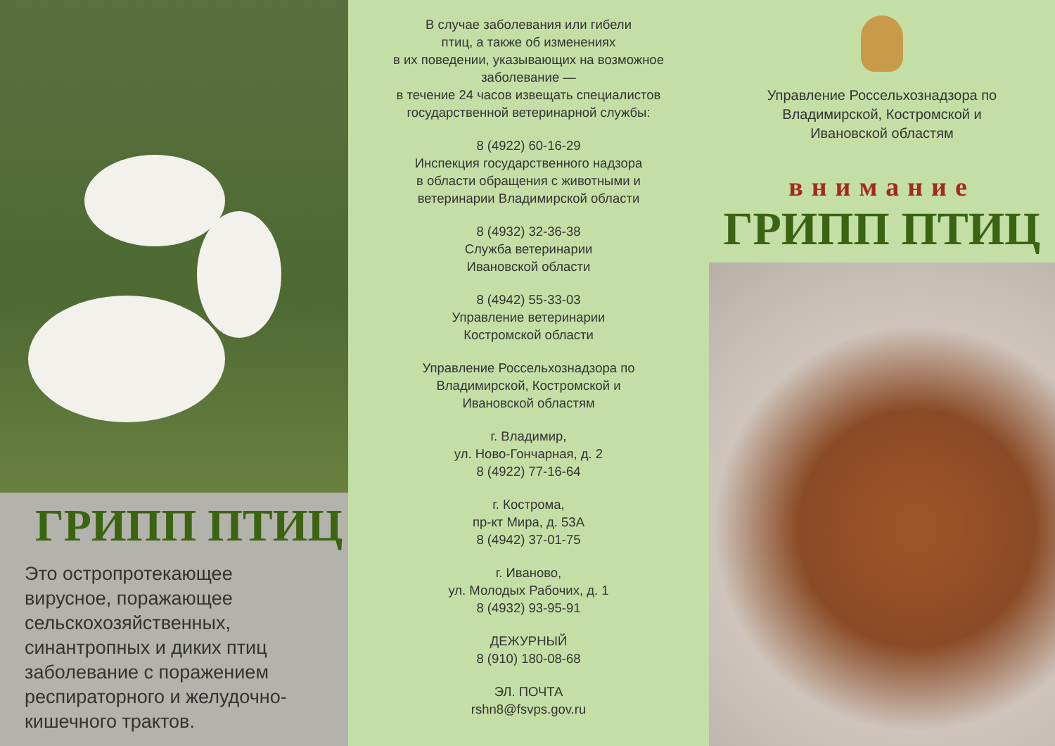ГРИПП ПТИЦ
Это остропротекающее вирусное, поражающее сельскохозяйственных, синантропных и диких птиц заболевание с поражением респираторного и желудочно-кишечного трактов.
В случае заболевания или гибели
птиц, а также об изменениях
в их поведении, указывающих на возможное
заболевание —
в течение 24 часов извещать специалистов
государственной ветеринарной службы:
8 (4922) 60-16-29
Инспекция государственного надзора
в области обращения с животными и
ветеринарии Владимирской области
8 (4932) 32-36-38
Служба ветеринарии
Ивановской области
8 (4942) 55-33-03
Управление ветеринарии
Костромской области
Управление Россельхознадзора по
Владимирской, Костромской и
Ивановской областям
г. Владимир,
ул. Ново-Гончарная, д. 2
8 (4922) 77-16-64
г. Кострома,
пр-кт Мира, д. 53А
8 (4942) 37-01-75
г. Иваново,
ул. Молодых Рабочих, д. 1
8 (4932) 93-95-91
ДЕЖУРНЫЙ
8 (910) 180-08-68
ЭЛ. ПОЧТА
rshn8@fsvps.gov.ru
Управление Россельхознадзора по
Владимирской, Костромской и
Ивановской областям
внимание
ГРИПП ПТИЦ